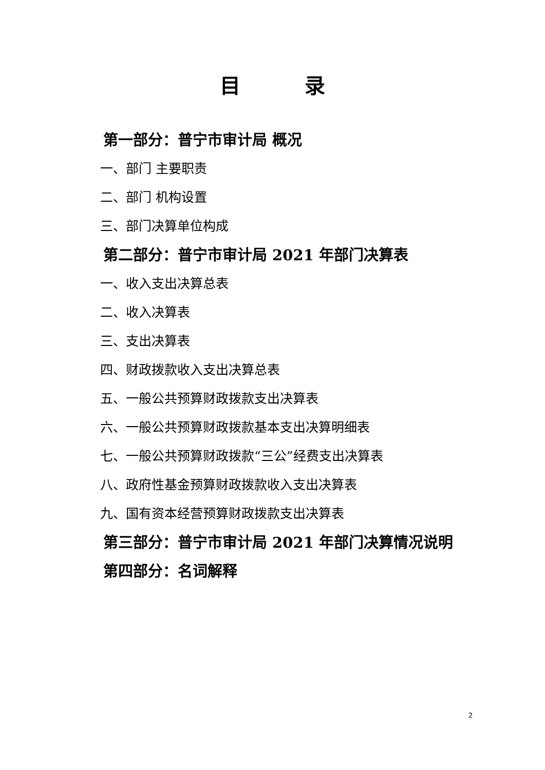目 录
第一部分：普宁市审计局 概况
一、部门 主要职责
二、部门 机构设置
三、部门决算单位构成
第二部分：普宁市审计局 2021 年部门决算表
一、收入支出决算总表
二、收入决算表
三、支出决算表
四、财政拨款收入支出决算总表
五、一般公共预算财政拨款支出决算表
六、一般公共预算财政拨款基本支出决算明细表
七、一般公共预算财政拨款“三公”经费支出决算表
八、政府性基金预算财政拨款收入支出决算表
九、国有资本经营预算财政拨款支出决算表
第三部分：普宁市审计局 2021 年部门决算情况说明
第四部分：名词解释
2